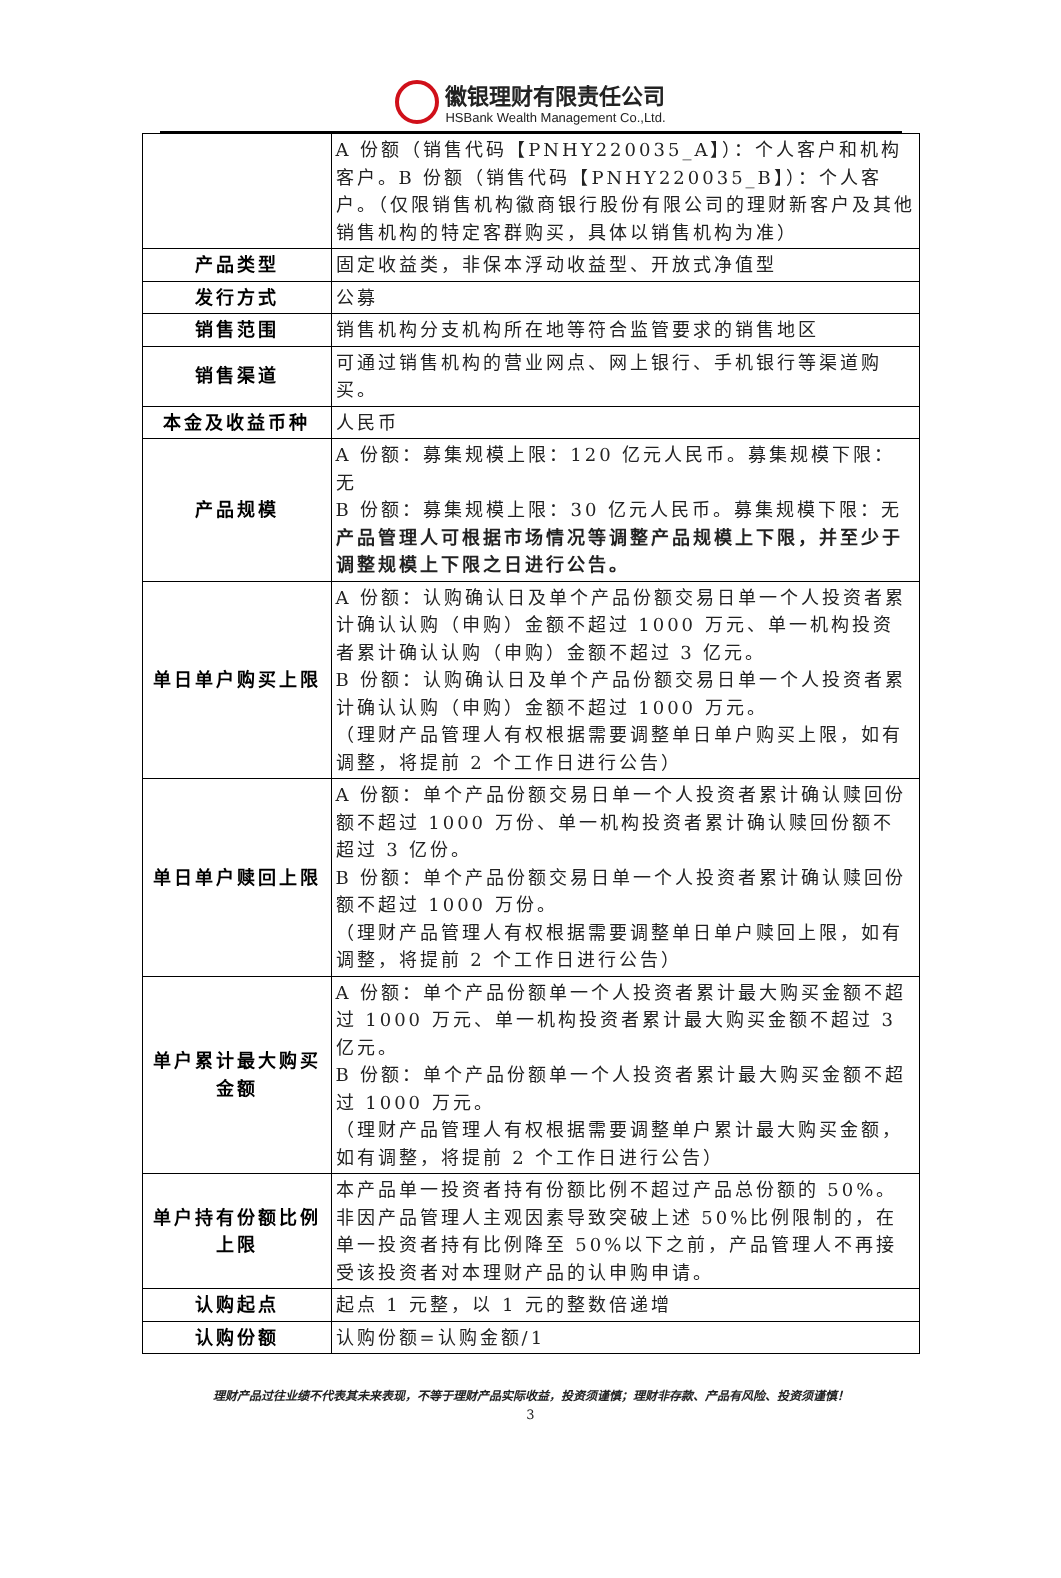徽银理财有限责任公司
HSBank Wealth Management Co.,Ltd.
| | A 份额（销售代码【PNHY220035_A】）：个人客户和机构客户。B 份额（销售代码【PNHY220035_B】）：个人客户。（仅限销售机构徽商银行股份有限公司的理财新客户及其他销售机构的特定客群购买，具体以销售机构为准） |
| 产品类型 | 固定收益类，非保本浮动收益型、开放式净值型 |
| 发行方式 | 公募 |
| 销售范围 | 销售机构分支机构所在地等符合监管要求的销售地区 |
| 销售渠道 | 可通过销售机构的营业网点、网上银行、手机银行等渠道购买。 |
| 本金及收益币种 | 人民币 |
| 产品规模 | A 份额：募集规模上限：120 亿元人民币。募集规模下限：无 B 份额：募集规模上限：30 亿元人民币。募集规模下限：无 产品管理人可根据市场情况等调整产品规模上下限，并至少于调整规模上下限之日进行公告。 |
| 单日单户购买上限 | A 份额：认购确认日及单个产品份额交易日单一个人投资者累计确认认购（申购）金额不超过 1000 万元、单一机构投资者累计确认认购（申购）金额不超过 3 亿元。 B 份额：认购确认日及单个产品份额交易日单一个人投资者累计确认认购（申购）金额不超过 1000 万元。 （理财产品管理人有权根据需要调整单日单户购买上限，如有调整，将提前 2 个工作日进行公告） |
| 单日单户赎回上限 | A 份额：单个产品份额交易日单一个人投资者累计确认赎回份额不超过 1000 万份、单一机构投资者累计确认赎回份额不超过 3 亿份。 B 份额：单个产品份额交易日单一个人投资者累计确认赎回份额不超过 1000 万份。 （理财产品管理人有权根据需要调整单日单户赎回上限，如有调整，将提前 2 个工作日进行公告） |
| 单户累计最大购买金额 | A 份额：单个产品份额单一个人投资者累计最大购买金额不超过 1000 万元、单一机构投资者累计最大购买金额不超过 3 亿元。 B 份额：单个产品份额单一个人投资者累计最大购买金额不超过 1000 万元。 （理财产品管理人有权根据需要调整单户累计最大购买金额，如有调整，将提前 2 个工作日进行公告） |
| 单户持有份额比例上限 | 本产品单一投资者持有份额比例不超过产品总份额的 50%。非因产品管理人主观因素导致突破上述 50%比例限制的，在单一投资者持有比例降至 50%以下之前，产品管理人不再接受该投资者对本理财产品的认申购申请。 |
| 认购起点 | 起点 1 元整，以 1 元的整数倍递增 |
| 认购份额 | 认购份额=认购金额/1 |
理财产品过往业绩不代表其未来表现，不等于理财产品实际收益，投资须谨慎；理财非存款、产品有风险、投资须谨慎！
3